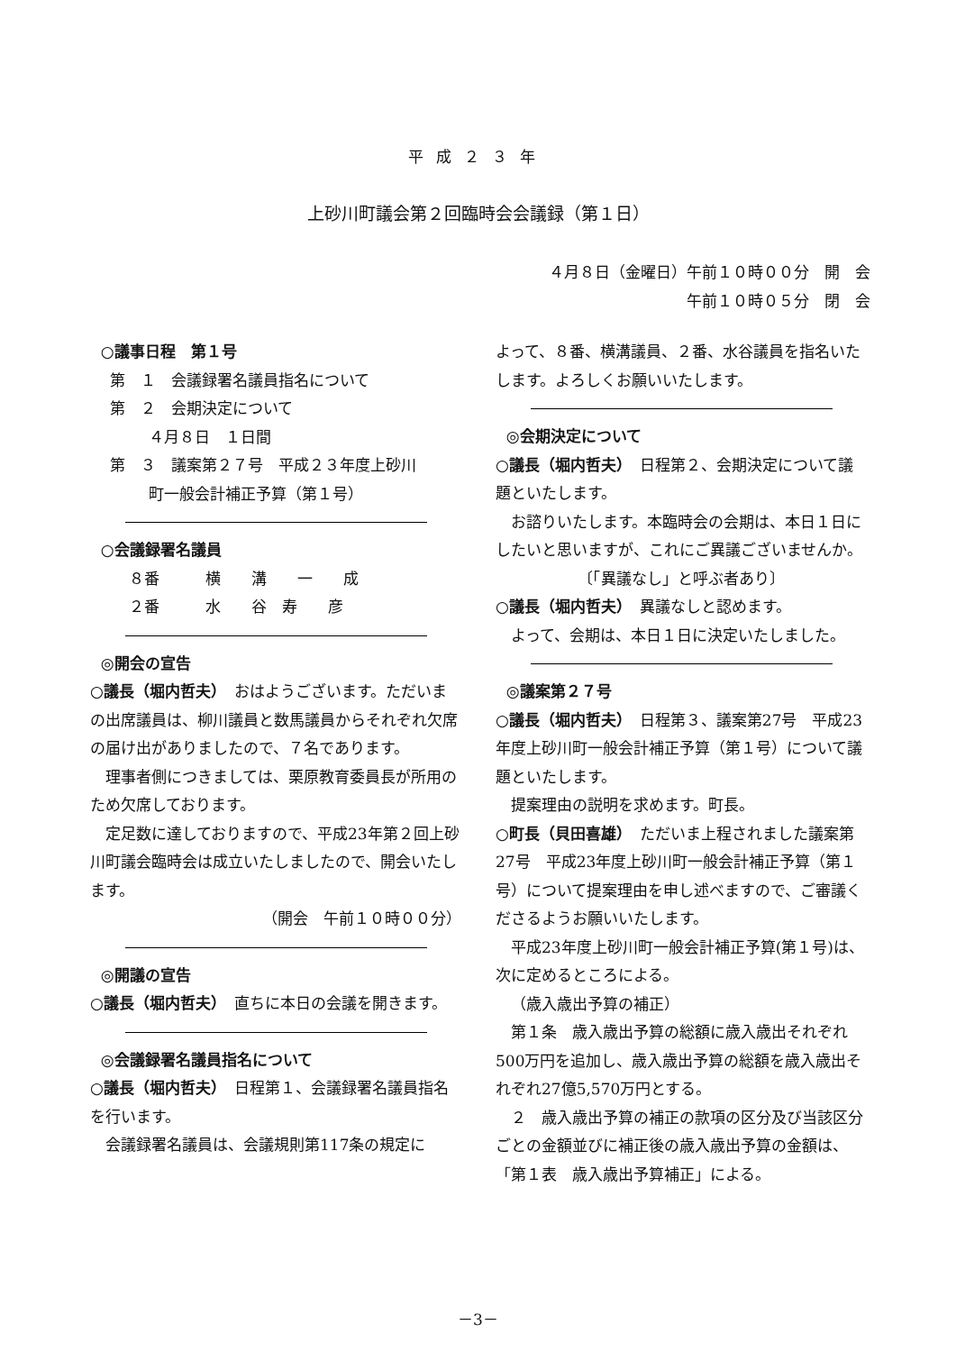平成２３年
上砂川町議会第２回臨時会会議録（第１日）
４月８日（金曜日）午前１０時００分　開　会
午前１０時０５分　閉　会
○議事日程　第１号
第　１　会議録署名議員指名について
第　２　会期決定について
４月８日　１日間
第　３　議案第２７号　平成２３年度上砂川
町一般会計補正予算（第１号）
○会議録署名議員
８番　　　横　　溝　　一　　成
２番　　　水　　谷　寿　　彦
◎開会の宣告
○議長（堀内哲夫）　おはようございます。ただいまの出席議員は、柳川議員と数馬議員からそれぞれ欠席の届け出がありましたので、７名であります。
理事者側につきましては、栗原教育委員長が所用のため欠席しております。
定足数に達しておりますので、平成23年第２回上砂川町議会臨時会は成立いたしましたので、開会いたします。
（開会　午前１０時００分）
◎開議の宣告
○議長（堀内哲夫）　直ちに本日の会議を開きます。
◎会議録署名議員指名について
○議長（堀内哲夫）　日程第１、会議録署名議員指名を行います。
会議録署名議員は、会議規則第117条の規定に
よって、８番、横溝議員、２番、水谷議員を指名いたします。よろしくお願いいたします。
◎会期決定について
○議長（堀内哲夫）　日程第２、会期決定について議題といたします。
お諮りいたします。本臨時会の会期は、本日１日にしたいと思いますが、これにご異議ございませんか。
〔「異議なし」と呼ぶ者あり〕
○議長（堀内哲夫）　異議なしと認めます。
よって、会期は、本日１日に決定いたしました。
◎議案第２７号
○議長（堀内哲夫）　日程第３、議案第27号　平成23年度上砂川町一般会計補正予算（第１号）について議題といたします。
提案理由の説明を求めます。町長。
○町長（貝田喜雄）　ただいま上程されました議案第27号　平成23年度上砂川町一般会計補正予算（第１号）について提案理由を申し述べますので、ご審議くださるようお願いいたします。
平成23年度上砂川町一般会計補正予算(第１号)は、次に定めるところによる。
（歳入歳出予算の補正）
第１条　歳入歳出予算の総額に歳入歳出それぞれ500万円を追加し、歳入歳出予算の総額を歳入歳出それぞれ27億5,570万円とする。
２　歳入歳出予算の補正の款項の区分及び当該区分ごとの金額並びに補正後の歳入歳出予算の金額は、「第１表　歳入歳出予算補正」による。
－3－